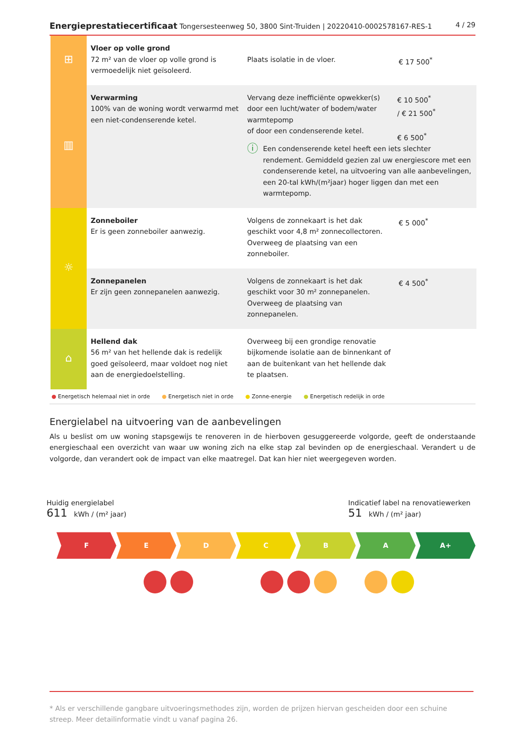Energieprestatiecertificaat Tongersesteenweg 50, 3800 Sint-Truiden | 20220410-0002578167-RES-1 4 / 29
| ⊞ | Vloer op volle grond 72 m² van de vloer op volle grond is vermoedelijk niet geïsoleerd. | Plaats isolatie in de vloer. | € 17 500<sup>*</sup> |
| ▥ | Verwarming 100% van de woning wordt verwarmd met een niet-condenserende ketel. | Vervang deze inefficiënte opwekker(s) door een lucht/water of bodem/water warmtepomp of door een condenserende ketel. € 10 500<sup>*</sup> / € 21 500<sup>*</sup> € 6 500<sup>*</sup> ⓘ Een condenserende ketel heeft een iets slechter rendement. Gemiddeld gezien zal uw energiescore met een condenserende ketel, na uitvoering van alle aanbevelingen, een 20-tal kWh/(m²jaar) hoger liggen dan met een warmtepomp. | |
| ☼ | Zonneboiler Er is geen zonneboiler aanwezig. | Volgens de zonnekaart is het dak geschikt voor 4,8 m² zonnecollectoren. Overweeg de plaatsing van een zonneboiler. | € 5 000<sup>*</sup> |
| | Zonnepanelen Er zijn geen zonnepanelen aanwezig. | Volgens de zonnekaart is het dak geschikt voor 30 m² zonnepanelen. Overweeg de plaatsing van zonnepanelen. | € 4 500<sup>*</sup> |
| ⌂ | Hellend dak 56 m² van het hellende dak is redelijk goed geïsoleerd, maar voldoet nog niet aan de energiedoelstelling. | Overweeg bij een grondige renovatie bijkomende isolatie aan de binnenkant of aan de buitenkant van het hellende dak te plaatsen. | |
● Energetisch helemaal niet in orde ● Energetisch niet in orde ● Zonne-energie ● Energetisch redelijk in orde
Energielabel na uitvoering van de aanbevelingen
Als u beslist om uw woning stapsgewijs te renoveren in de hierboven gesuggereerde volgorde, geeft de onderstaande energieschaal een overzicht van waar uw woning zich na elke stap zal bevinden op de energieschaal. Verandert u de volgorde, dan verandert ook de impact van elke maatregel. Dat kan hier niet weergegeven worden.
Huidig energielabel
611 kWh / (m² jaar)
Indicatief label na renovatiewerken
51 kWh / (m² jaar)
F E D C B A A+
* Als er verschillende gangbare uitvoeringsmethodes zijn, worden de prijzen hiervan gescheiden door een schuine streep. Meer detailinformatie vindt u vanaf pagina 26.